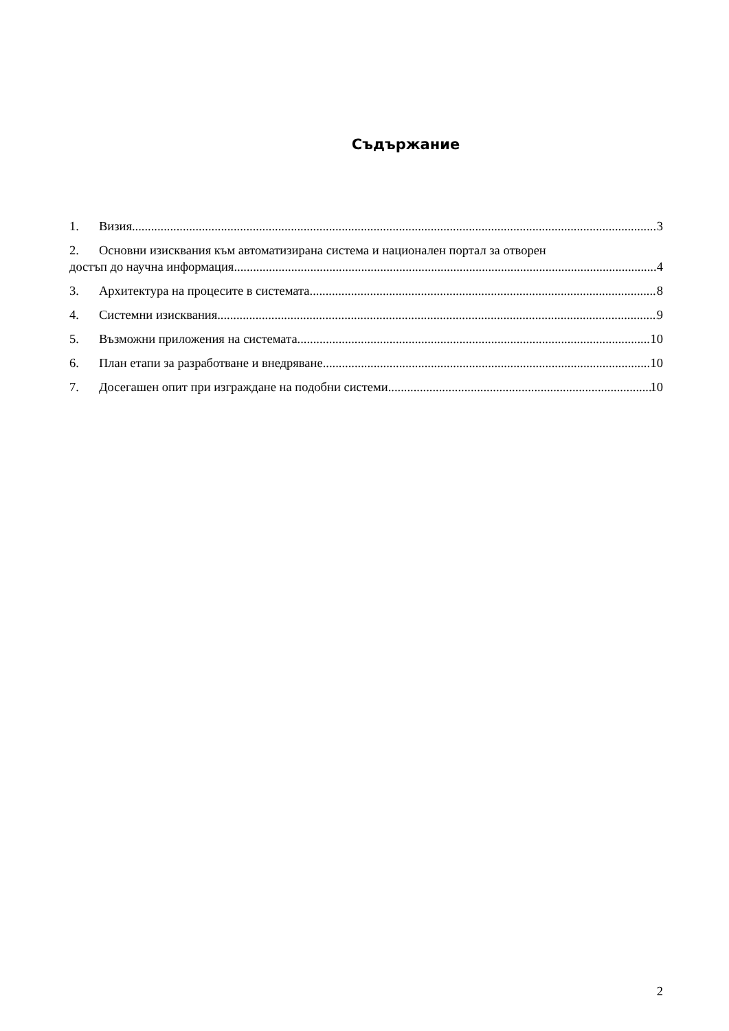Съдържание
1. Визия 3
2. Основни изисквания към автоматизирана система и национален портал за отворен
достъп до научна информация 4
3. Архитектура на процесите в системата 8
4. Системни изисквания 9
5. Възможни приложения на системата 10
6. План етапи за разработване и внедряване 10
7. Досегашен опит при изграждане на подобни системи 10
2